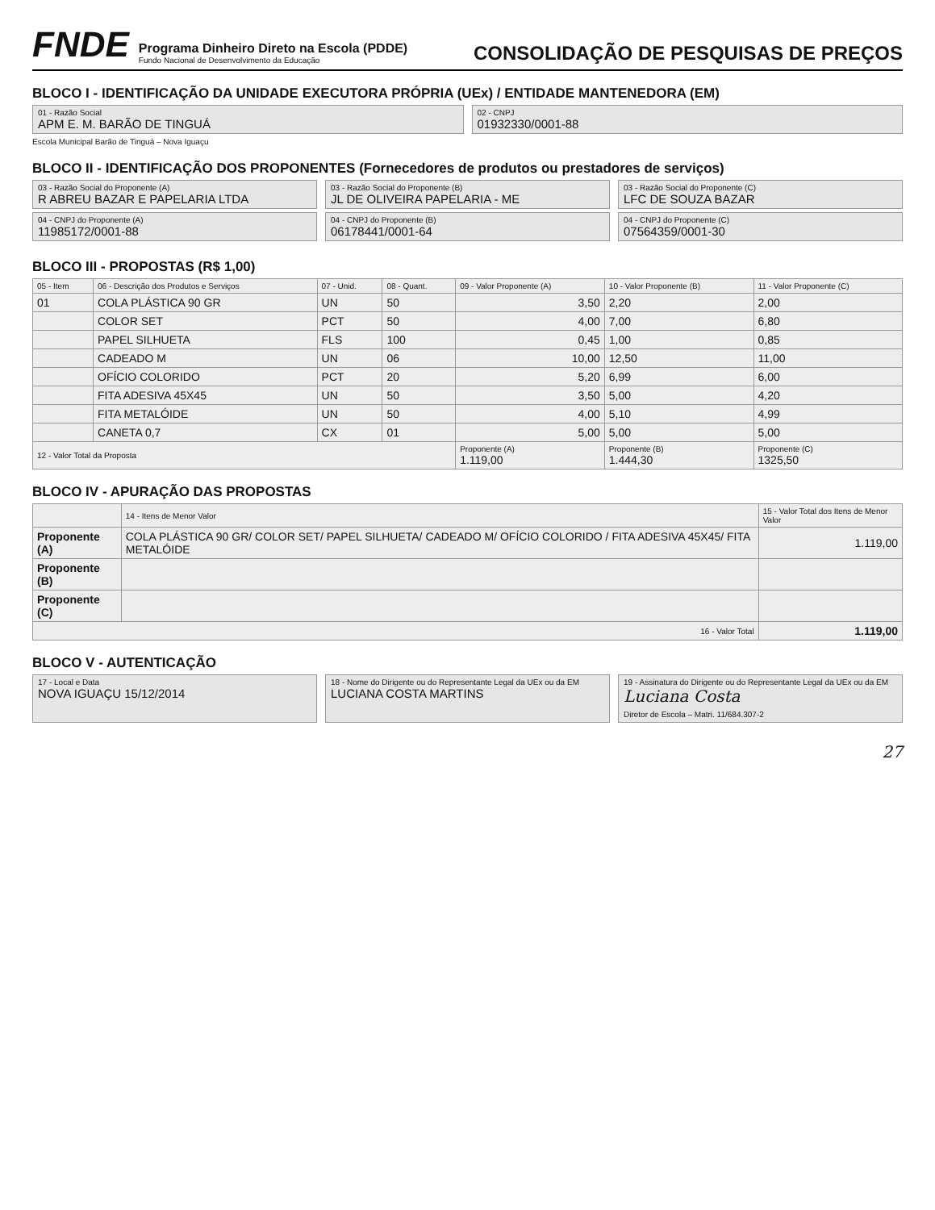FNDE
Programa Dinheiro Direto na Escola (PDDE)
Fundo Nacional de Desenvolvimento da Educação
CONSOLIDAÇÃO DE PESQUISAS DE PREÇOS
BLOCO I - IDENTIFICAÇÃO DA UNIDADE EXECUTORA PRÓPRIA (UEx) / ENTIDADE MANTENEDORA (EM)
01 - Razão Social
APM E. M. BARÃO DE TINGUÁ
02 - CNPJ
01932330/0001-88
Escola Municipal Barão de Tinguá – Nova Iguaçu
BLOCO II - IDENTIFICAÇÃO DOS PROPONENTES (Fornecedores de produtos ou prestadores de serviços)
03 - Razão Social do Proponente (A)
R ABREU BAZAR E PAPELARIA LTDA
04 - CNPJ do Proponente (A)
11985172/0001-88
03 - Razão Social do Proponente (B)
JL DE OLIVEIRA PAPELARIA - ME
04 - CNPJ do Proponente (B)
06178441/0001-64
03 - Razão Social do Proponente (C)
LFC DE SOUZA BAZAR
04 - CNPJ do Proponente (C)
07564359/0001-30
BLOCO III - PROPOSTAS (R$ 1,00)
| 05 - Item | 06 - Descrição dos Produtos e Serviços | 07 - Unid. | 08 - Quant. | 09 - Valor Proponente (A) | 10 - Valor Proponente (B) | 11 - Valor Proponente (C) |
| --- | --- | --- | --- | --- | --- | --- |
| 01 | COLA PLÁSTICA 90 GR | UN | 50 | 3,50 | 2,20 | 2,00 |
| | COLOR SET | PCT | 50 | 4,00 | 7,00 | 6,80 |
| | PAPEL SILHUETA | FLS | 100 | 0,45 | 1,00 | 0,85 |
| | CADEADO M | UN | 06 | 10,00 | 12,50 | 11,00 |
| | OFÍCIO COLORIDO | PCT | 20 | 5,20 | 6,99 | 6,00 |
| | FITA ADESIVA 45X45 | UN | 50 | 3,50 | 5,00 | 4,20 |
| | FITA METALÓIDE | UN | 50 | 4,00 | 5,10 | 4,99 |
| | CANETA 0,7 | CX | 01 | 5,00 | 5,00 | 5,00 |
| 12 - Valor Total da Proposta | | | | Proponente (A) 1.119,00 | Proponente (B) 1.444,30 | Proponente (C) 1325,50 |
BLOCO IV - APURAÇÃO DAS PROPOSTAS
| | 14 - Itens de Menor Valor | 15 - Valor Total dos Itens de Menor Valor |
| --- | --- | --- |
| Proponente (A) | COLA PLÁSTICA 90 GR/ COLOR SET/ PAPEL SILHUETA/ CADEADO M/ OFÍCIO COLORIDO / FITA ADESIVA 45X45/ FITA METALÓIDE | 1.119,00 |
| Proponente (B) | | |
| Proponente (C) | | |
| 16 - Valor Total | | 1.119,00 |
BLOCO V - AUTENTICAÇÃO
17 - Local e Data
NOVA IGUAÇU 15/12/2014
18 - Nome do Dirigente ou do Representante Legal da UEx ou da EM
LUCIANA COSTA MARTINS
19 - Assinatura do Dirigente ou do Representante Legal da UEx ou da EM
Luciana Costa
Diretor de Escola – Matri. 11/684.307-2
27